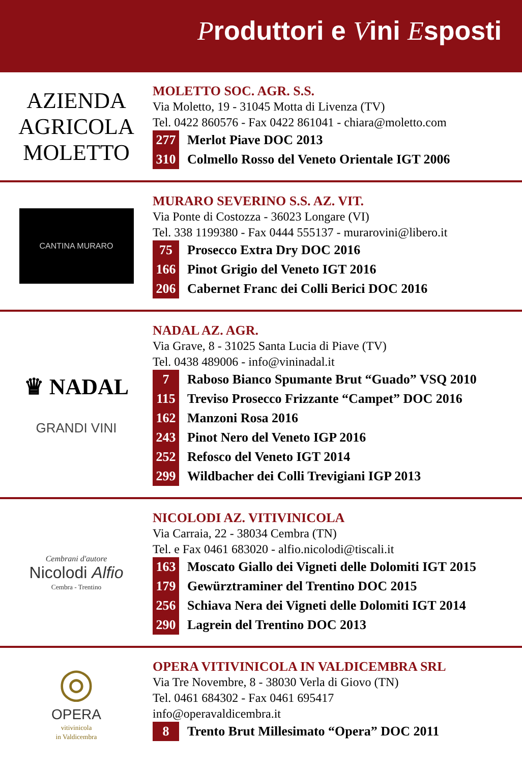Produttori e Vini Esposti
AZIENDA AGRICOLA
MOLETTO
MOLETTO SOC. AGR. S.S.
Via Moletto, 19 - 31045 Motta di Livenza (TV)
Tel. 0422 860576 - Fax 0422 861041 - chiara@moletto.com
277 Merlot Piave DOC 2013
310 Colmello Rosso del Veneto Orientale IGT 2006
CANTINA MURARO
MURARO SEVERINO S.S. AZ. VIT.
Via Ponte di Costozza - 36023 Longare (VI)
Tel. 338 1199380 - Fax 0444 555137 - murarovini@libero.it
75 Prosecco Extra Dry DOC 2016
166 Pinot Grigio del Veneto IGT 2016
206 Cabernet Franc dei Colli Berici DOC 2016
♛ NADAL
GRANDI VINI
NADAL AZ. AGR.
Via Grave, 8 - 31025 Santa Lucia di Piave (TV)
Tel. 0438 489006 - info@vininadal.it
7 Raboso Bianco Spumante Brut “Guado” VSQ 2010
115 Treviso Prosecco Frizzante “Campet” DOC 2016
162 Manzoni Rosa 2016
243 Pinot Nero del Veneto IGP 2016
252 Refosco del Veneto IGT 2014
299 Wildbacher dei Colli Trevigiani IGP 2013
Cembrani d'autore
Nicolodi Alfio
Cembra - Trentino
NICOLODI AZ. VITIVINICOLA
Via Carraia, 22 - 38034 Cembra (TN)
Tel. e Fax 0461 683020 - alfio.nicolodi@tiscali.it
163 Moscato Giallo dei Vigneti delle Dolomiti IGT 2015
179 Gewürztraminer del Trentino DOC 2015
256 Schiava Nera dei Vigneti delle Dolomiti IGT 2014
290 Lagrein del Trentino DOC 2013
◎
OPERA
vitivinicola
in Valdicembra
OPERA VITIVINICOLA IN VALDICEMBRA SRL
Via Tre Novembre, 8 - 38030 Verla di Giovo (TN)
Tel. 0461 684302 - Fax 0461 695417
info@operavaldicembra.it
8 Trento Brut Millesimato “Opera” DOC 2011